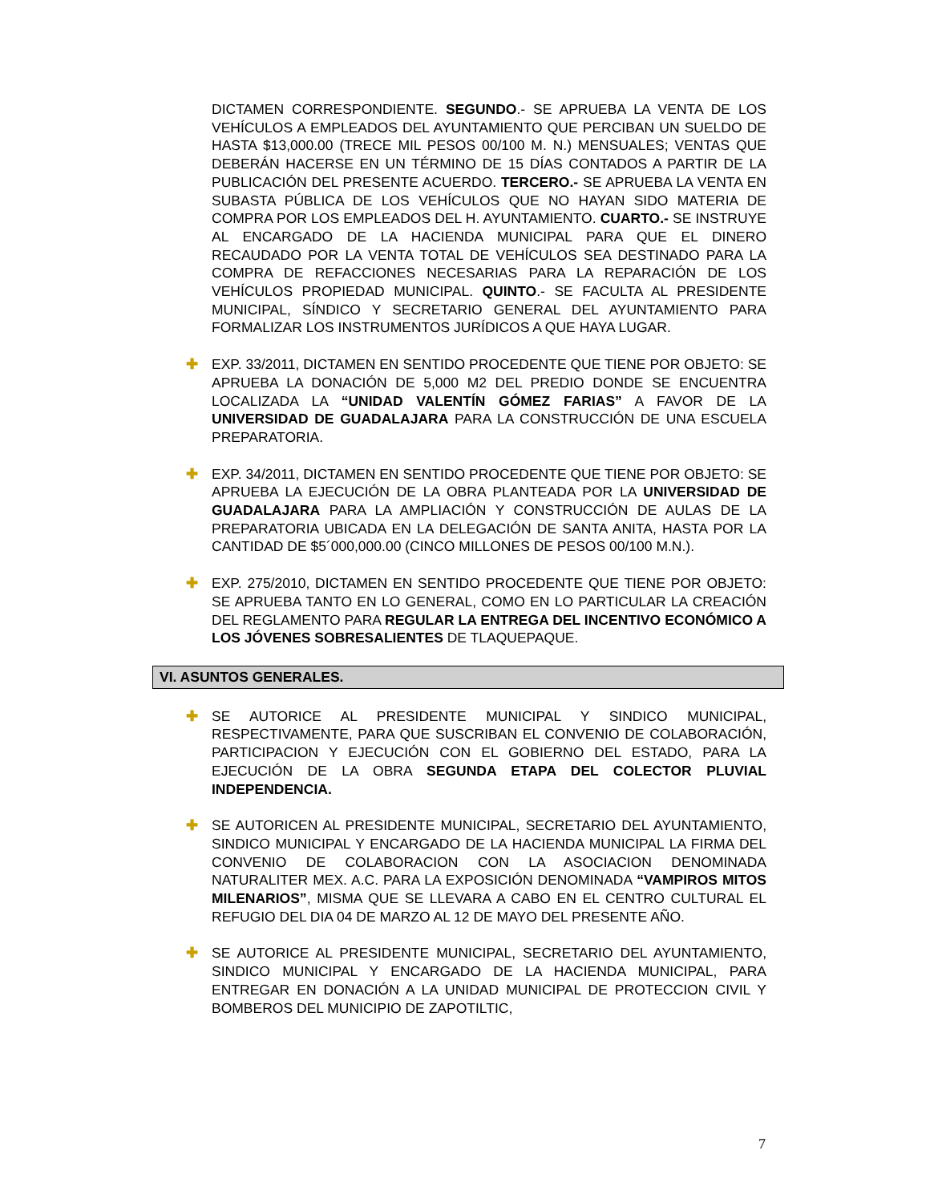DICTAMEN CORRESPONDIENTE. SEGUNDO.- SE APRUEBA LA VENTA DE LOS VEHÍCULOS A EMPLEADOS DEL AYUNTAMIENTO QUE PERCIBAN UN SUELDO DE HASTA $13,000.00 (TRECE MIL PESOS 00/100 M. N.) MENSUALES; VENTAS QUE DEBERÁN HACERSE EN UN TÉRMINO DE 15 DÍAS CONTADOS A PARTIR DE LA PUBLICACIÓN DEL PRESENTE ACUERDO. TERCERO.- SE APRUEBA LA VENTA EN SUBASTA PÚBLICA DE LOS VEHÍCULOS QUE NO HAYAN SIDO MATERIA DE COMPRA POR LOS EMPLEADOS DEL H. AYUNTAMIENTO. CUARTO.- SE INSTRUYE AL ENCARGADO DE LA HACIENDA MUNICIPAL PARA QUE EL DINERO RECAUDADO POR LA VENTA TOTAL DE VEHÍCULOS SEA DESTINADO PARA LA COMPRA DE REFACCIONES NECESARIAS PARA LA REPARACIÓN DE LOS VEHÍCULOS PROPIEDAD MUNICIPAL. QUINTO.- SE FACULTA AL PRESIDENTE MUNICIPAL, SÍNDICO Y SECRETARIO GENERAL DEL AYUNTAMIENTO PARA FORMALIZAR LOS INSTRUMENTOS JURÍDICOS A QUE HAYA LUGAR.
✚ EXP. 33/2011, DICTAMEN EN SENTIDO PROCEDENTE QUE TIENE POR OBJETO: SE APRUEBA LA DONACIÓN DE 5,000 M2 DEL PREDIO DONDE SE ENCUENTRA LOCALIZADA LA “UNIDAD VALENTÍN GÓMEZ FARIAS” A FAVOR DE LA UNIVERSIDAD DE GUADALAJARA PARA LA CONSTRUCCIÓN DE UNA ESCUELA PREPARATORIA.
✚ EXP. 34/2011, DICTAMEN EN SENTIDO PROCEDENTE QUE TIENE POR OBJETO: SE APRUEBA LA EJECUCIÓN DE LA OBRA PLANTEADA POR LA UNIVERSIDAD DE GUADALAJARA PARA LA AMPLIACIÓN Y CONSTRUCCIÓN DE AULAS DE LA PREPARATORIA UBICADA EN LA DELEGACIÓN DE SANTA ANITA, HASTA POR LA CANTIDAD DE $5´000,000.00 (CINCO MILLONES DE PESOS 00/100 M.N.).
✚ EXP. 275/2010, DICTAMEN EN SENTIDO PROCEDENTE QUE TIENE POR OBJETO: SE APRUEBA TANTO EN LO GENERAL, COMO EN LO PARTICULAR LA CREACIÓN DEL REGLAMENTO PARA REGULAR LA ENTREGA DEL INCENTIVO ECONÓMICO A LOS JÓVENES SOBRESALIENTES DE TLAQUEPAQUE.
VI. ASUNTOS GENERALES.
✚ SE AUTORICE AL PRESIDENTE MUNICIPAL Y SINDICO MUNICIPAL, RESPECTIVAMENTE, PARA QUE SUSCRIBAN EL CONVENIO DE COLABORACIÓN, PARTICIPACION Y EJECUCIÓN CON EL GOBIERNO DEL ESTADO, PARA LA EJECUCIÓN DE LA OBRA SEGUNDA ETAPA DEL COLECTOR PLUVIAL INDEPENDENCIA.
✚ SE AUTORICEN AL PRESIDENTE MUNICIPAL, SECRETARIO DEL AYUNTAMIENTO, SINDICO MUNICIPAL Y ENCARGADO DE LA HACIENDA MUNICIPAL LA FIRMA DEL CONVENIO DE COLABORACION CON LA ASOCIACION DENOMINADA NATURALITER MEX. A.C. PARA LA EXPOSICIÓN DENOMINADA “VAMPIROS MITOS MILENARIOS”, MISMA QUE SE LLEVARA A CABO EN EL CENTRO CULTURAL EL REFUGIO DEL DIA 04 DE MARZO AL 12 DE MAYO DEL PRESENTE AÑO.
✚ SE AUTORICE AL PRESIDENTE MUNICIPAL, SECRETARIO DEL AYUNTAMIENTO, SINDICO MUNICIPAL Y ENCARGADO DE LA HACIENDA MUNICIPAL, PARA ENTREGAR EN DONACIÓN A LA UNIDAD MUNICIPAL DE PROTECCION CIVIL Y BOMBEROS DEL MUNICIPIO DE ZAPOTILTIC,
7